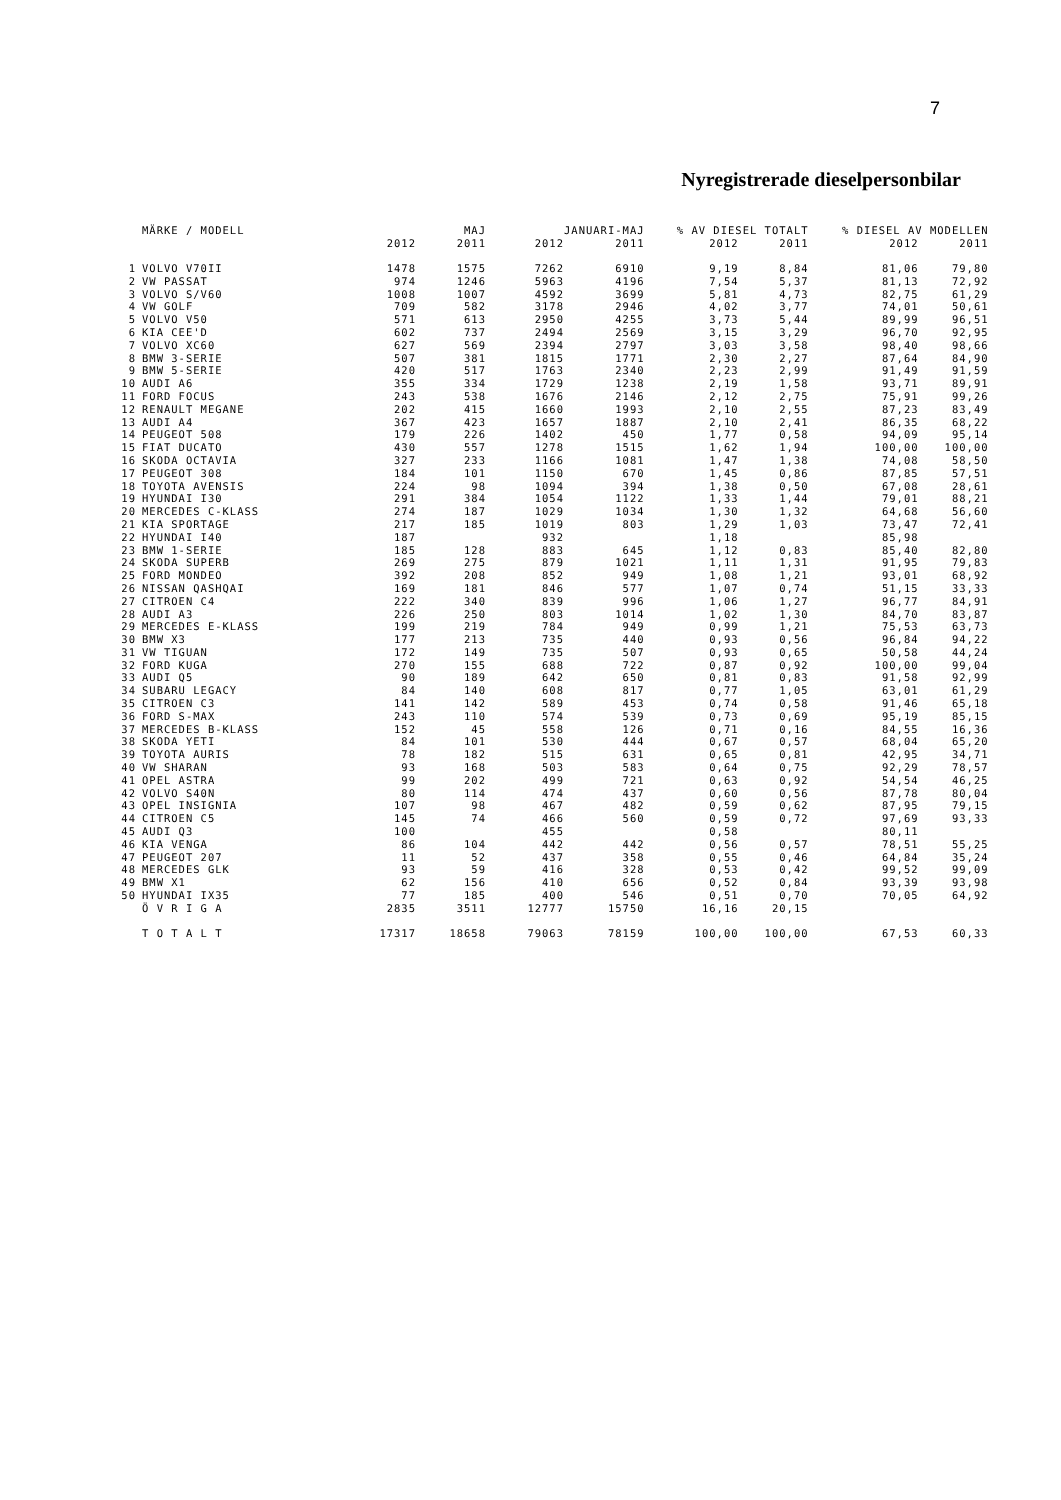7
Nyregistrerade dieselpersonbilar
| | MÄRKE / MODELL | | MAJ | | JANUARI-MAJ | % AV DIESEL TOTALT | | % DIESEL AV MODELLEN | |
| --- | --- | --- | --- | --- | --- | --- | --- | --- | --- |
| | | 2012 | 2011 | 2012 | 2011 | 2012 | 2011 | 2012 | 2011 |
| 1 | VOLVO V70II | 1478 | 1575 | 7262 | 6910 | 9,19 | 8,84 | 81,06 | 79,80 |
| 2 | VW PASSAT | 974 | 1246 | 5963 | 4196 | 7,54 | 5,37 | 81,13 | 72,92 |
| 3 | VOLVO S/V60 | 1008 | 1007 | 4592 | 3699 | 5,81 | 4,73 | 82,75 | 61,29 |
| 4 | VW GOLF | 709 | 582 | 3178 | 2946 | 4,02 | 3,77 | 74,01 | 50,61 |
| 5 | VOLVO V50 | 571 | 613 | 2950 | 4255 | 3,73 | 5,44 | 89,99 | 96,51 |
| 6 | KIA CEE'D | 602 | 737 | 2494 | 2569 | 3,15 | 3,29 | 96,70 | 92,95 |
| 7 | VOLVO XC60 | 627 | 569 | 2394 | 2797 | 3,03 | 3,58 | 98,40 | 98,66 |
| 8 | BMW 3-SERIE | 507 | 381 | 1815 | 1771 | 2,30 | 2,27 | 87,64 | 84,90 |
| 9 | BMW 5-SERIE | 420 | 517 | 1763 | 2340 | 2,23 | 2,99 | 91,49 | 91,59 |
| 10 | AUDI A6 | 355 | 334 | 1729 | 1238 | 2,19 | 1,58 | 93,71 | 89,91 |
| 11 | FORD FOCUS | 243 | 538 | 1676 | 2146 | 2,12 | 2,75 | 75,91 | 99,26 |
| 12 | RENAULT MEGANE | 202 | 415 | 1660 | 1993 | 2,10 | 2,55 | 87,23 | 83,49 |
| 13 | AUDI A4 | 367 | 423 | 1657 | 1887 | 2,10 | 2,41 | 86,35 | 68,22 |
| 14 | PEUGEOT 508 | 179 | 226 | 1402 | 450 | 1,77 | 0,58 | 94,09 | 95,14 |
| 15 | FIAT DUCATO | 430 | 557 | 1278 | 1515 | 1,62 | 1,94 | 100,00 | 100,00 |
| 16 | SKODA OCTAVIA | 327 | 233 | 1166 | 1081 | 1,47 | 1,38 | 74,08 | 58,50 |
| 17 | PEUGEOT 308 | 184 | 101 | 1150 | 670 | 1,45 | 0,86 | 87,85 | 57,51 |
| 18 | TOYOTA AVENSIS | 224 | 98 | 1094 | 394 | 1,38 | 0,50 | 67,08 | 28,61 |
| 19 | HYUNDAI I30 | 291 | 384 | 1054 | 1122 | 1,33 | 1,44 | 79,01 | 88,21 |
| 20 | MERCEDES C-KLASS | 274 | 187 | 1029 | 1034 | 1,30 | 1,32 | 64,68 | 56,60 |
| 21 | KIA SPORTAGE | 217 | 185 | 1019 | 803 | 1,29 | 1,03 | 73,47 | 72,41 |
| 22 | HYUNDAI I40 | 187 | | 932 | | 1,18 | | 85,98 | |
| 23 | BMW 1-SERIE | 185 | 128 | 883 | 645 | 1,12 | 0,83 | 85,40 | 82,80 |
| 24 | SKODA SUPERB | 269 | 275 | 879 | 1021 | 1,11 | 1,31 | 91,95 | 79,83 |
| 25 | FORD MONDEO | 392 | 208 | 852 | 949 | 1,08 | 1,21 | 93,01 | 68,92 |
| 26 | NISSAN QASHQAI | 169 | 181 | 846 | 577 | 1,07 | 0,74 | 51,15 | 33,33 |
| 27 | CITROEN C4 | 222 | 340 | 839 | 996 | 1,06 | 1,27 | 96,77 | 84,91 |
| 28 | AUDI A3 | 226 | 250 | 803 | 1014 | 1,02 | 1,30 | 84,70 | 83,87 |
| 29 | MERCEDES E-KLASS | 199 | 219 | 784 | 949 | 0,99 | 1,21 | 75,53 | 63,73 |
| 30 | BMW X3 | 177 | 213 | 735 | 440 | 0,93 | 0,56 | 96,84 | 94,22 |
| 31 | VW TIGUAN | 172 | 149 | 735 | 507 | 0,93 | 0,65 | 50,58 | 44,24 |
| 32 | FORD KUGA | 270 | 155 | 688 | 722 | 0,87 | 0,92 | 100,00 | 99,04 |
| 33 | AUDI Q5 | 90 | 189 | 642 | 650 | 0,81 | 0,83 | 91,58 | 92,99 |
| 34 | SUBARU LEGACY | 84 | 140 | 608 | 817 | 0,77 | 1,05 | 63,01 | 61,29 |
| 35 | CITROEN C3 | 141 | 142 | 589 | 453 | 0,74 | 0,58 | 91,46 | 65,18 |
| 36 | FORD S-MAX | 243 | 110 | 574 | 539 | 0,73 | 0,69 | 95,19 | 85,15 |
| 37 | MERCEDES B-KLASS | 152 | 45 | 558 | 126 | 0,71 | 0,16 | 84,55 | 16,36 |
| 38 | SKODA YETI | 84 | 101 | 530 | 444 | 0,67 | 0,57 | 68,04 | 65,20 |
| 39 | TOYOTA AURIS | 78 | 182 | 515 | 631 | 0,65 | 0,81 | 42,95 | 34,71 |
| 40 | VW SHARAN | 93 | 168 | 503 | 583 | 0,64 | 0,75 | 92,29 | 78,57 |
| 41 | OPEL ASTRA | 99 | 202 | 499 | 721 | 0,63 | 0,92 | 54,54 | 46,25 |
| 42 | VOLVO S40N | 80 | 114 | 474 | 437 | 0,60 | 0,56 | 87,78 | 80,04 |
| 43 | OPEL INSIGNIA | 107 | 98 | 467 | 482 | 0,59 | 0,62 | 87,95 | 79,15 |
| 44 | CITROEN C5 | 145 | 74 | 466 | 560 | 0,59 | 0,72 | 97,69 | 93,33 |
| 45 | AUDI Q3 | 100 | | 455 | | 0,58 | | 80,11 | |
| 46 | KIA VENGA | 86 | 104 | 442 | 442 | 0,56 | 0,57 | 78,51 | 55,25 |
| 47 | PEUGEOT 207 | 11 | 52 | 437 | 358 | 0,55 | 0,46 | 64,84 | 35,24 |
| 48 | MERCEDES GLK | 93 | 59 | 416 | 328 | 0,53 | 0,42 | 99,52 | 99,09 |
| 49 | BMW X1 | 62 | 156 | 410 | 656 | 0,52 | 0,84 | 93,39 | 93,98 |
| 50 | HYUNDAI IX35 | 77 | 185 | 400 | 546 | 0,51 | 0,70 | 70,05 | 64,92 |
| | Ö V R I G A | 2835 | 3511 | 12777 | 15750 | 16,16 | 20,15 | | |
| | T O T A L T | 17317 | 18658 | 79063 | 78159 | 100,00 | 100,00 | 67,53 | 60,33 |